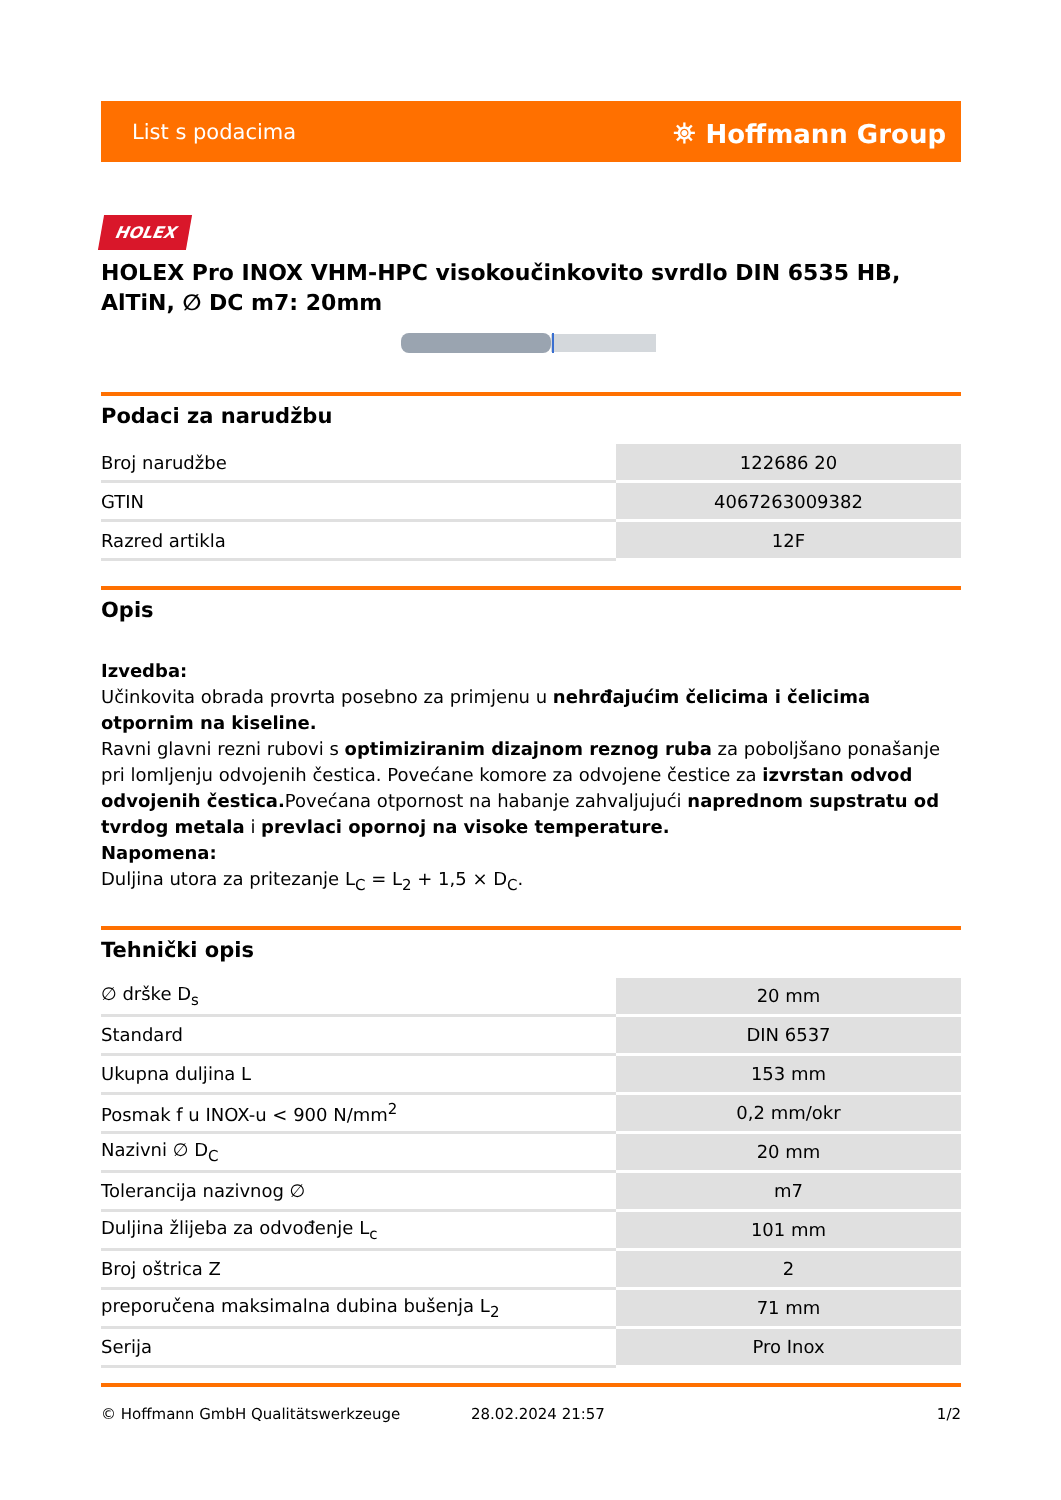List s podacima ⛯ Hoffmann Group
HOLEX
HOLEX Pro INOX VHM-HPC visokoučinkovito svrdlo DIN 6535 HB, AlTiN, ∅ DC m7: 20mm
Podaci za narudžbu
| Broj narudžbe | 122686 20 |
| GTIN | 4067263009382 |
| Razred artikla | 12F |
Opis
Izvedba:
Učinkovita obrada provrta posebno za primjenu u nehrđajućim čelicima i čelicima otpornim na kiseline.
Ravni glavni rezni rubovi s optimiziranim dizajnom reznog ruba za poboljšano ponašanje pri lomljenju odvojenih čestica. Povećane komore za odvojene čestice za izvrstan odvod odvojenih čestica. Povećana otpornost na habanje zahvaljujući naprednom supstratu od tvrdog metala i prevlaci opornoj na visoke temperature.
Napomena:
Duljina utora za pritezanje L<sub>C</sub> = L<sub>2</sub> + 1,5 × D<sub>C</sub>.
Tehnički opis
| ∅ drške D<sub>s</sub> | 20 mm |
| Standard | DIN 6537 |
| Ukupna duljina L | 153 mm |
| Posmak f u INOX-u < 900 N/mm<sup>2</sup> | 0,2 mm/okr |
| Nazivni ∅ D<sub>C</sub> | 20 mm |
| Tolerancija nazivnog ∅ | m7 |
| Duljina žlijeba za odvođenje L<sub>c</sub> | 101 mm |
| Broj oštrica Z | 2 |
| preporučena maksimalna dubina bušenja L<sub>2</sub> | 71 mm |
| Serija | Pro Inox |
© Hoffmann GmbH Qualitätswerkzeuge 28.02.2024 21:57 1/2